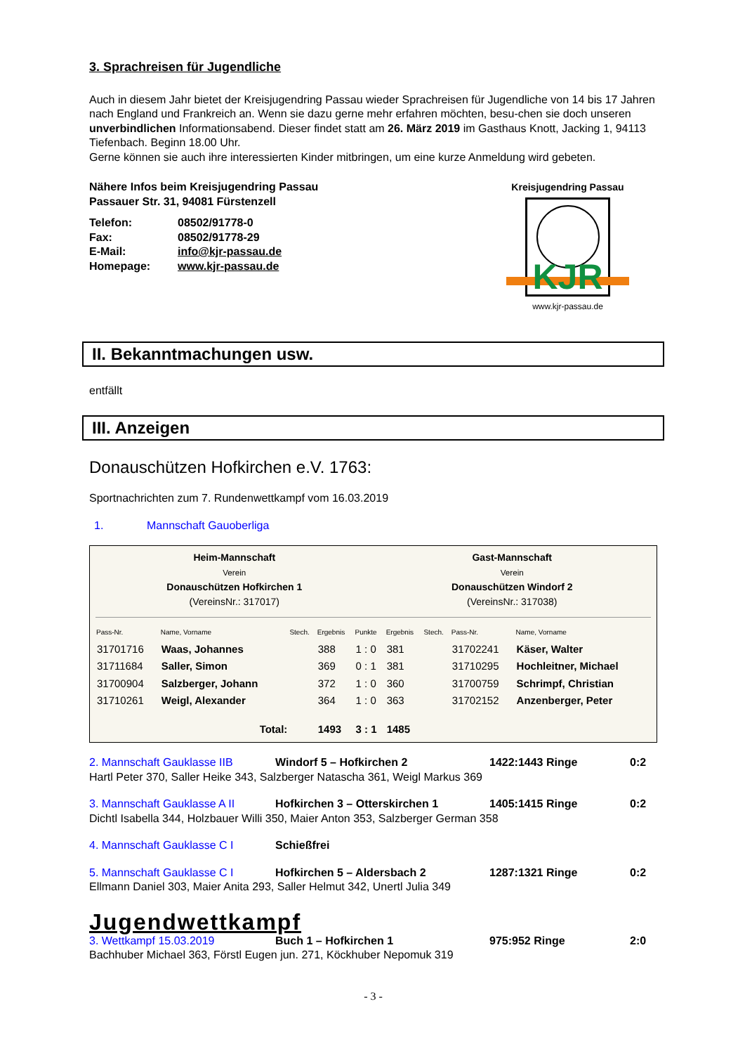3. Sprachreisen für Jugendliche
Auch in diesem Jahr bietet der Kreisjugendring Passau wieder Sprachreisen für Jugendliche von 14 bis 17 Jahren nach England und Frankreich an. Wenn sie dazu gerne mehr erfahren möchten, besu-chen sie doch unseren unverbindlichen Informationsabend. Dieser findet statt am 26. März 2019 im Gasthaus Knott, Jacking 1, 94113 Tiefenbach. Beginn 18.00 Uhr.
Gerne können sie auch ihre interessierten Kinder mitbringen, um eine kurze Anmeldung wird gebeten.
Nähere Infos beim Kreisjugendring Passau
Passauer Str. 31, 94081 Fürstenzell
| Telefon: | 08502/91778-0 |
| Fax: | 08502/91778-29 |
| E-Mail: | info@kjr-passau.de |
| Homepage: | www.kjr-passau.de |
Kreisjugendring Passau
KJR
www.kjr-passau.de
II. Bekanntmachungen usw.
entfällt
III. Anzeigen
Donauschützen Hofkirchen e.V. 1763:
Sportnachrichten zum 7. Rundenwettkampf vom 16.03.2019
1. Mannschaft Gauoberliga
Heim-Mannschaft
Verein
Donauschützen Hofkirchen 1
(VereinsNr.: 317017)
Gast-Mannschaft
Verein
Donauschützen Windorf 2
(VereinsNr.: 317038)
| Pass-Nr. | Name, Vorname | Stech. | Ergebnis | Punkte | Ergebnis | Stech. | Pass-Nr. | Name, Vorname |
| --- | --- | --- | --- | --- | --- | --- | --- | --- |
| 31701716 | Waas, Johannes | | 388 | 1 : 0 | 381 | | 31702241 | Käser, Walter |
| 31711684 | Saller, Simon | | 369 | 0 : 1 | 381 | | 31710295 | Hochleitner, Michael |
| 31700904 | Salzberger, Johann | | 372 | 1 : 0 | 360 | | 31700759 | Schrimpf, Christian |
| 31710261 | Weigl, Alexander | | 364 | 1 : 0 | 363 | | 31702152 | Anzenberger, Peter |
| | Total: | | 1493 | 3 : 1 | 1485 | | | |
2. Mannschaft Gauklasse IIB Windorf 5 – Hofkirchen 2 1422:1443 Ringe 0:2
Hartl Peter 370, Saller Heike 343, Salzberger Natascha 361, Weigl Markus 369
3. Mannschaft Gauklasse A II Hofkirchen 3 – Otterskirchen 1 1405:1415 Ringe 0:2
Dichtl Isabella 344, Holzbauer Willi 350, Maier Anton 353, Salzberger German 358
4. Mannschaft Gauklasse C I Schießfrei
5. Mannschaft Gauklasse C I Hofkirchen 5 – Aldersbach 2 1287:1321 Ringe 0:2
Ellmann Daniel 303, Maier Anita 293, Saller Helmut 342, Unertl Julia 349
Jugendwettkampf
3. Wettkampf 15.03.2019 Buch 1 – Hofkirchen 1 975:952 Ringe 2:0
Bachhuber Michael 363, Förstl Eugen jun. 271, Köckhuber Nepomuk 319
- 3 -